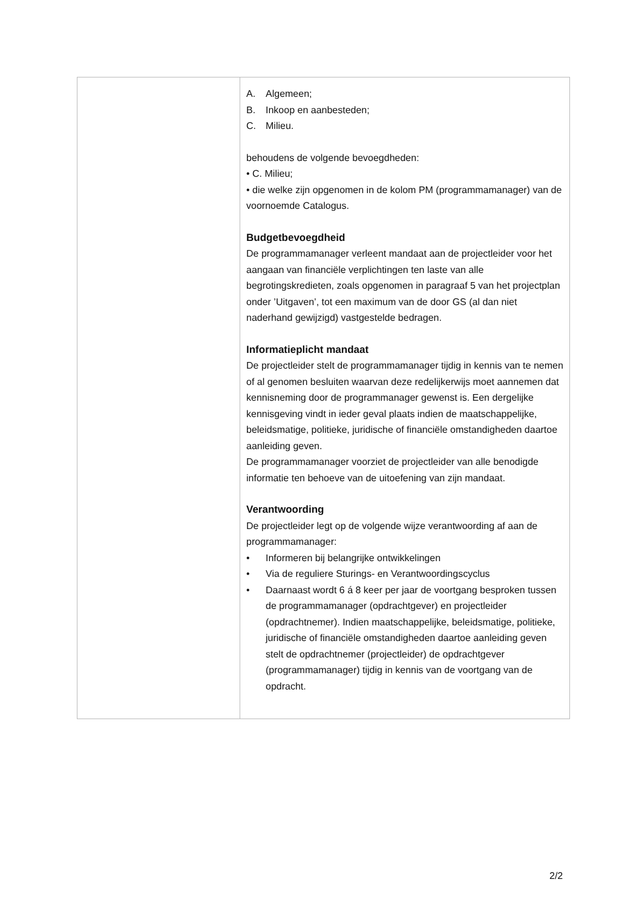| | A. Algemeen; B. Inkoop en aanbesteden; C. Milieu. behoudens de volgende bevoegdheden: • C. Milieu; • die welke zijn opgenomen in de kolom PM (programmamanager) van de voornoemde Catalogus. Budgetbevoegdheid De programmamanager verleent mandaat aan de projectleider voor het aangaan van financiële verplichtingen ten laste van alle begrotingskredieten, zoals opgenomen in paragraaf 5 van het projectplan onder ’Uitgaven’, tot een maximum van de door GS (al dan niet naderhand gewijzigd) vastgestelde bedragen. Informatieplicht mandaat De projectleider stelt de programmamanager tijdig in kennis van te nemen of al genomen besluiten waarvan deze redelijkerwijs moet aannemen dat kennisneming door de programmanager gewenst is. Een dergelijke kennisgeving vindt in ieder geval plaats indien de maatschappelijke, beleidsmatige, politieke, juridische of financiële omstandigheden daartoe aanleiding geven. De programmamanager voorziet de projectleider van alle benodigde informatie ten behoeve van de uitoefening van zijn mandaat. Verantwoording De projectleider legt op de volgende wijze verantwoording af aan de programmamanager: • Informeren bij belangrijke ontwikkelingen • Via de reguliere Sturings- en Verantwoordingscyclus • Daarnaast wordt 6 á 8 keer per jaar de voortgang besproken tussen de programmamanager (opdrachtgever) en projectleider (opdrachtnemer). Indien maatschappelijke, beleidsmatige, politieke, juridische of financiële omstandigheden daartoe aanleiding geven stelt de opdrachtnemer (projectleider) de opdrachtgever (programmamanager) tijdig in kennis van de voortgang van de opdracht. |
2/2